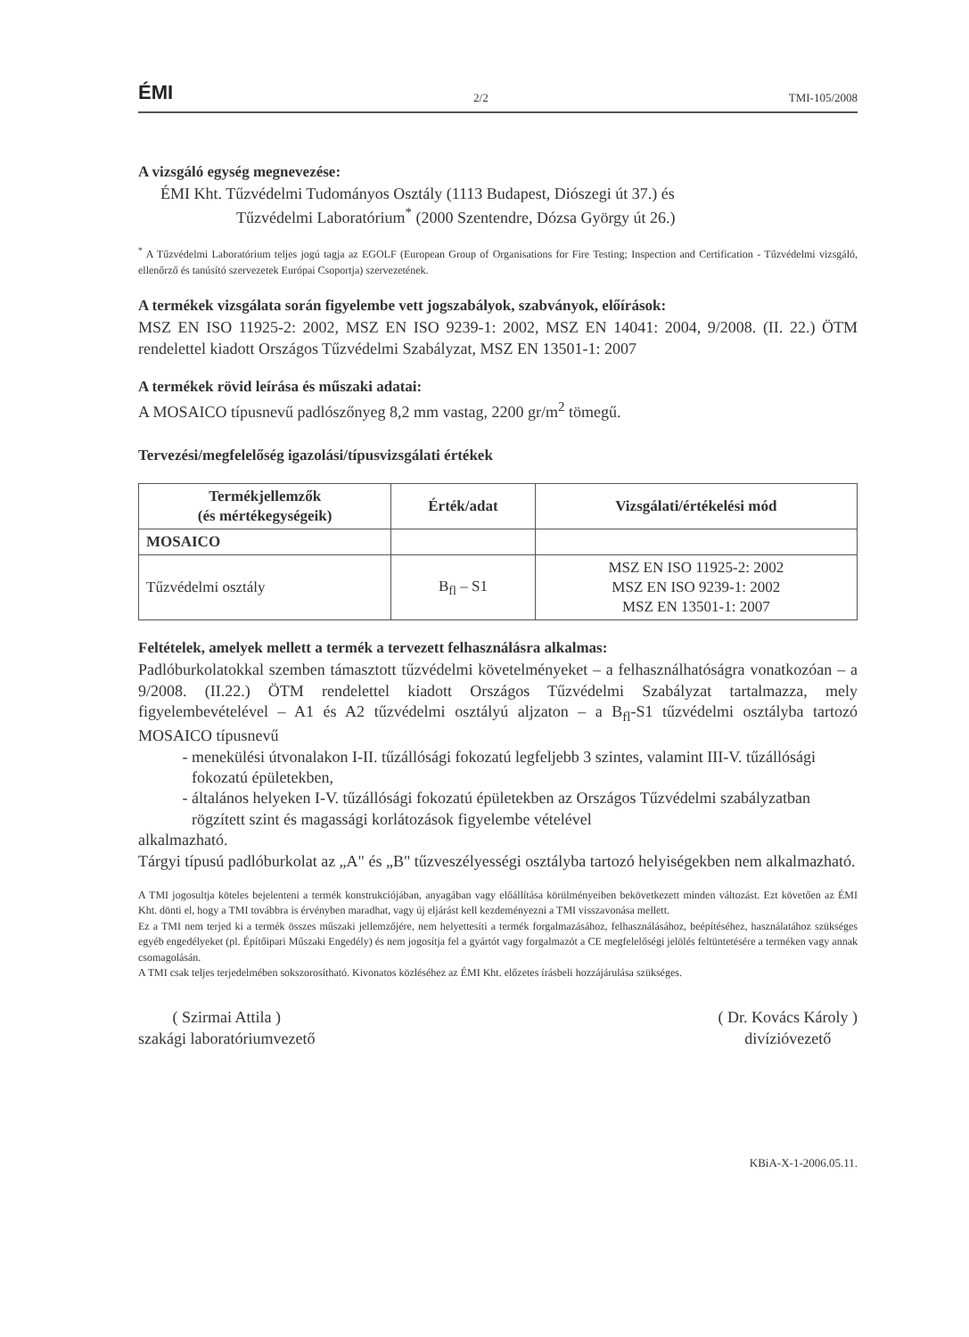ÉMI 2/2 TMI-105/2008
A vizsgáló egység megnevezése:
ÉMI Kht. Tűzvédelmi Tudományos Osztály (1113 Budapest, Diószegi út 37.) és
Tűzvédelmi Laboratórium<sup>*</sup> (2000 Szentendre, Dózsa György út 26.)
<sup>*</sup> A Tűzvédelmi Laboratórium teljes jogú tagja az EGOLF (European Group of Organisations for Fire Testing; Inspection and Certification - Tűzvédelmi vizsgáló, ellenőrző és tanúsító szervezetek Európai Csoportja) szervezetének.
A termékek vizsgálata során figyelembe vett jogszabályok, szabványok, előírások:
MSZ EN ISO 11925-2: 2002, MSZ EN ISO 9239-1: 2002, MSZ EN 14041: 2004, 9/2008. (II. 22.) ÖTM rendelettel kiadott Országos Tűzvédelmi Szabályzat, MSZ EN 13501-1: 2007
A termékek rövid leírása és műszaki adatai:
A MOSAICO típusnevű padlószőnyeg 8,2 mm vastag, 2200 gr/m<sup>2</sup> tömegű.
Tervezési/megfelelőség igazolási/típusvizsgálati értékek
| Termékjellemzők (és mértékegységeik) | Érték/adat | Vizsgálati/értékelési mód |
| --- | --- | --- |
| MOSAICO | | |
| Tűzvédelmi osztály | B<sub>fl</sub> – S1 | MSZ EN ISO 11925-2: 2002 MSZ EN ISO 9239-1: 2002 MSZ EN 13501-1: 2007 |
Feltételek, amelyek mellett a termék a tervezett felhasználásra alkalmas:
Padlóburkolatokkal szemben támasztott tűzvédelmi követelményeket – a felhasználhatóságra vonatkozóan – a 9/2008. (II.22.) ÖTM rendelettel kiadott Országos Tűzvédelmi Szabályzat tartalmazza, mely figyelembevételével – A1 és A2 tűzvédelmi osztályú aljzaton – a B<sub>fl</sub>-S1 tűzvédelmi osztályba tartozó MOSAICO típusnevű
menekülési útvonalakon I-II. tűzállósági fokozatú legfeljebb 3 szintes, valamint III-V. tűzállósági fokozatú épületekben,
általános helyeken I-V. tűzállósági fokozatú épületekben az Országos Tűzvédelmi szabályzatban rögzített szint és magassági korlátozások figyelembe vételével
alkalmazható.
Tárgyi típusú padlóburkolat az „A" és „B" tűzveszélyességi osztályba tartozó helyiségekben nem alkalmazható.
A TMI jogosultja köteles bejelenteni a termék konstrukciójában, anyagában vagy előállítása körülményeiben bekövetkezett minden változást. Ezt követően az ÉMI Kht. dönti el, hogy a TMI továbbra is érvényben maradhat, vagy új eljárást kell kezdeményezni a TMI visszavonása mellett.
Ez a TMI nem terjed ki a termék összes műszaki jellemzőjére, nem helyettesíti a termék forgalmazásához, felhasználásához, beépítéséhez, használatához szükséges egyéb engedélyeket (pl. Építőipari Műszaki Engedély) és nem jogosítja fel a gyártót vagy forgalmazót a CE megfelelőségi jelölés feltüntetésére a terméken vagy annak csomagolásán.
A TMI csak teljes terjedelmében sokszorosítható. Kivonatos közléséhez az ÉMI Kht. előzetes írásbeli hozzájárulása szükséges.
( Szirmai Attila )
szakági laboratóriumvezető
( Dr. Kovács Károly )
divízióvezető
KBiA-X-1-2006.05.11.